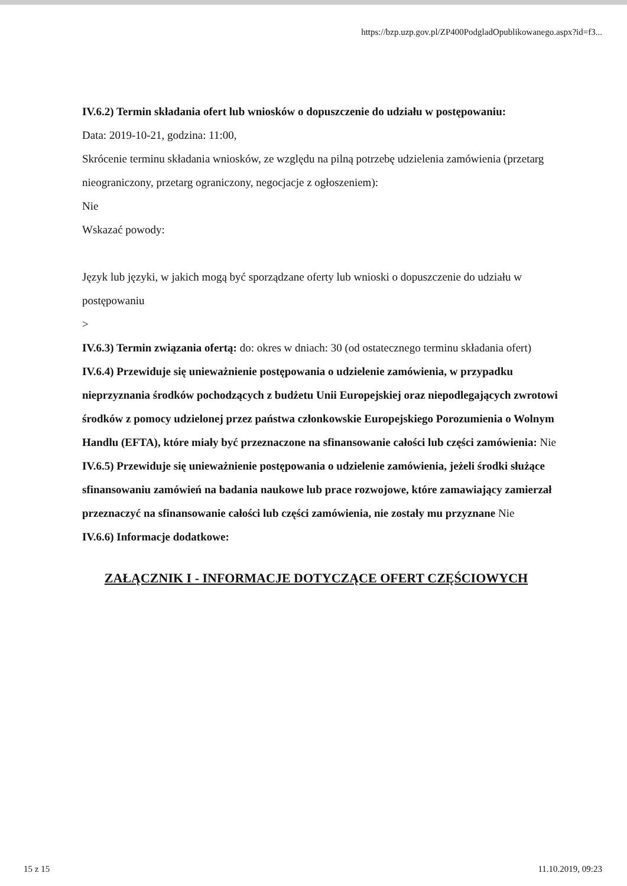https://bzp.uzp.gov.pl/ZP400PodgladOpublikowanego.aspx?id=f3...
IV.6.2) Termin składania ofert lub wniosków o dopuszczenie do udziału w postępowaniu:
Data: 2019-10-21, godzina: 11:00,
Skrócenie terminu składania wniosków, ze względu na pilną potrzebę udzielenia zamówienia (przetarg nieograniczony, przetarg ograniczony, negocjacje z ogłoszeniem):
Nie
Wskazać powody:
Język lub języki, w jakich mogą być sporządzane oferty lub wnioski o dopuszczenie do udziału w postępowaniu
>
IV.6.3) Termin związania ofertą: do: okres w dniach: 30 (od ostatecznego terminu składania ofert)
IV.6.4) Przewiduje się unieważnienie postępowania o udzielenie zamówienia, w przypadku nieprzyznania środków pochodzących z budżetu Unii Europejskiej oraz niepodlegających zwrotowi środków z pomocy udzielonej przez państwa członkowskie Europejskiego Porozumienia o Wolnym Handlu (EFTA), które miały być przeznaczone na sfinansowanie całości lub części zamówienia: Nie
IV.6.5) Przewiduje się unieważnienie postępowania o udzielenie zamówienia, jeżeli środki służące sfinansowaniu zamówień na badania naukowe lub prace rozwojowe, które zamawiający zamierzał przeznaczyć na sfinansowanie całości lub części zamówienia, nie zostały mu przyznane Nie
IV.6.6) Informacje dodatkowe:
ZAŁĄCZNIK I - INFORMACJE DOTYCZĄCE OFERT CZĘŚCIOWYCH
15 z 15 11.10.2019, 09:23